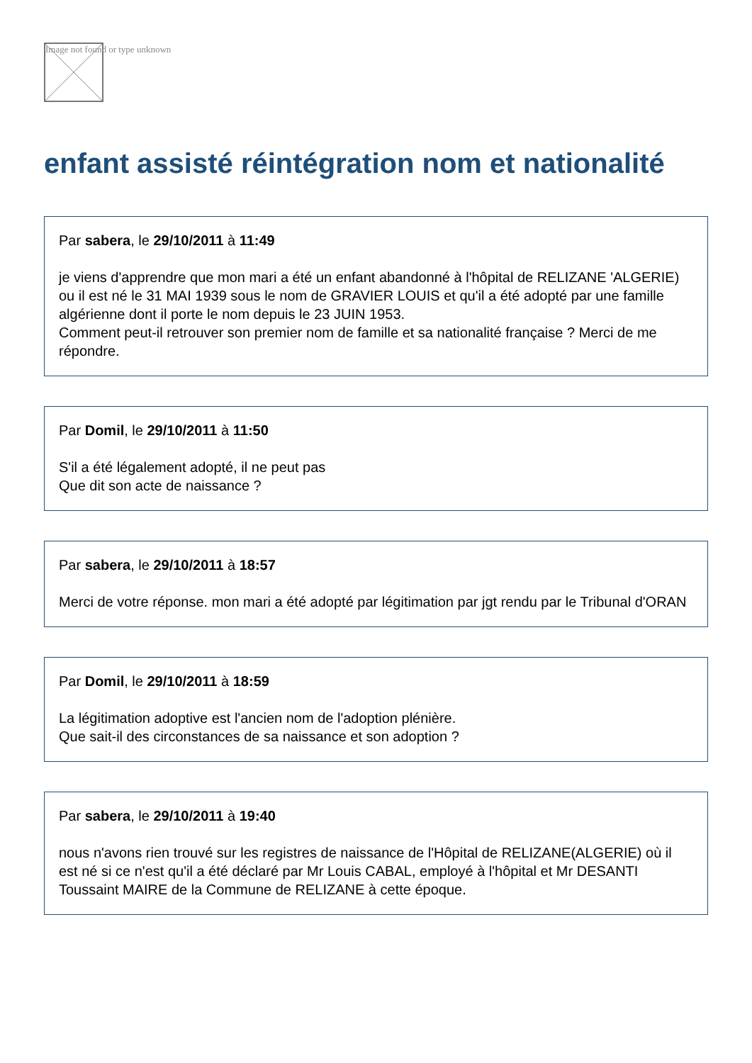Image not found or type unknown
enfant assisté réintégration nom et nationalité
Par sabera, le 29/10/2011 à 11:49
je viens d'apprendre que mon mari a été un enfant abandonné à l'hôpital de RELIZANE 'ALGERIE) ou il est né le 31 MAI 1939 sous le nom de GRAVIER LOUIS et qu'il a été adopté par une famille algérienne dont il porte le nom depuis le 23 JUIN 1953.
Comment peut-il retrouver son premier nom de famille et sa nationalité française ? Merci de me répondre.
Par Domil, le 29/10/2011 à 11:50
S'il a été légalement adopté, il ne peut pas
Que dit son acte de naissance ?
Par sabera, le 29/10/2011 à 18:57
Merci de votre réponse. mon mari a été adopté par légitimation par jgt rendu par le Tribunal d'ORAN
Par Domil, le 29/10/2011 à 18:59
La légitimation adoptive est l'ancien nom de l'adoption plénière.
Que sait-il des circonstances de sa naissance et son adoption ?
Par sabera, le 29/10/2011 à 19:40
nous n'avons rien trouvé sur les registres de naissance de l'Hôpital de RELIZANE(ALGERIE) où il est né si ce n'est qu'il a été déclaré par Mr Louis CABAL, employé à l'hôpital et Mr DESANTI Toussaint MAIRE de la Commune de RELIZANE à cette époque.